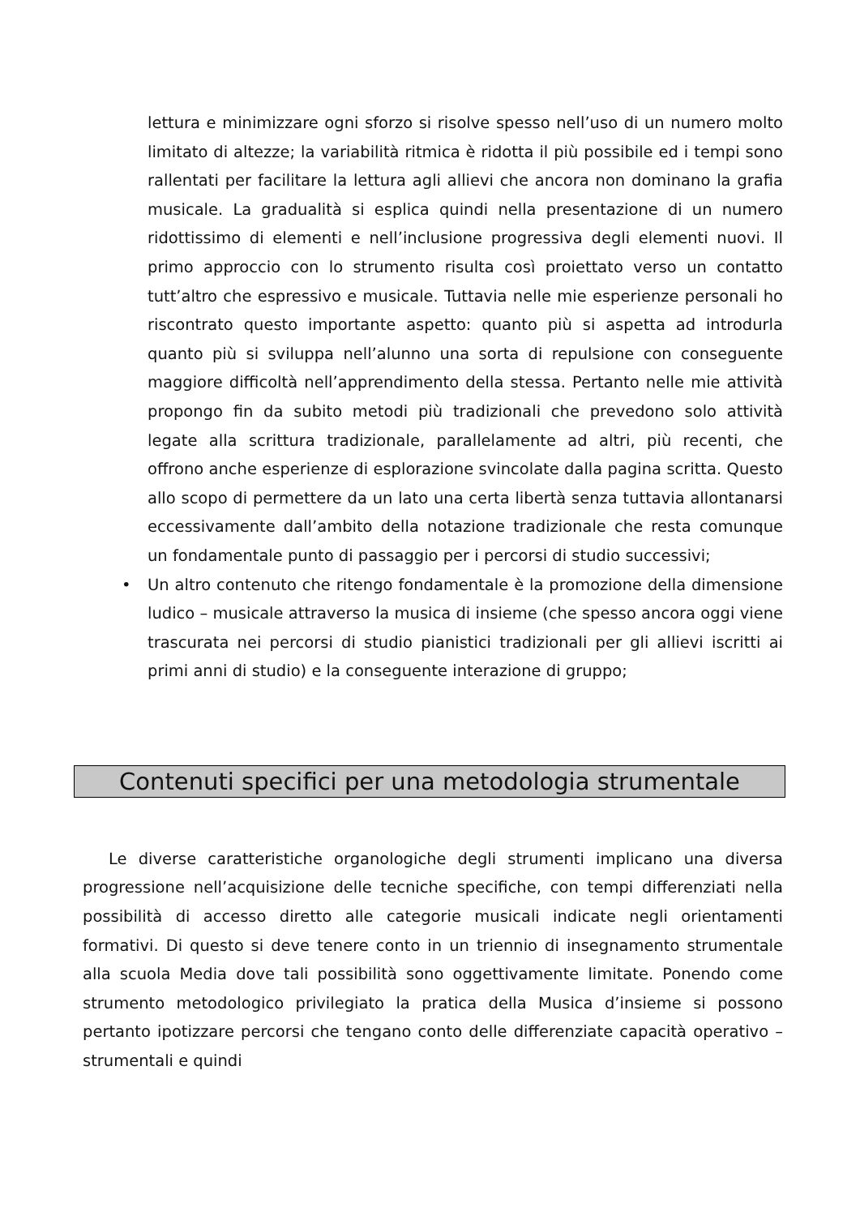lettura e minimizzare ogni sforzo si risolve spesso nell’uso di un numero molto limitato di altezze; la variabilità ritmica è ridotta il più possibile ed i tempi sono rallentati per facilitare la lettura agli allievi che ancora non dominano la grafia musicale. La gradualità si esplica quindi nella presentazione di un numero ridottissimo di elementi e nell’inclusione progressiva degli elementi nuovi. Il primo approccio con lo strumento risulta così proiettato verso un contatto tutt’altro che espressivo e musicale. Tuttavia nelle mie esperienze personali ho riscontrato questo importante aspetto: quanto più si aspetta ad introdurla quanto più si sviluppa nell’alunno una sorta di repulsione con conseguente maggiore difficoltà nell’apprendimento della stessa. Pertanto nelle mie attività propongo fin da subito metodi più tradizionali che prevedono solo attività legate alla scrittura tradizionale, parallelamente ad altri, più recenti, che offrono anche esperienze di esplorazione svincolate dalla pagina scritta. Questo allo scopo di permettere da un lato una certa libertà senza tuttavia allontanarsi eccessivamente dall’ambito della notazione tradizionale che resta comunque un fondamentale punto di passaggio per i percorsi di studio successivi;
• Un altro contenuto che ritengo fondamentale è la promozione della dimensione ludico – musicale attraverso la musica di insieme (che spesso ancora oggi viene trascurata nei percorsi di studio pianistici tradizionali per gli allievi iscritti ai primi anni di studio) e la conseguente interazione di gruppo;
Contenuti specifici per una metodologia strumentale
Le diverse caratteristiche organologiche degli strumenti implicano una diversa progressione nell’acquisizione delle tecniche specifiche, con tempi differenziati nella possibilità di accesso diretto alle categorie musicali indicate negli orientamenti formativi. Di questo si deve tenere conto in un triennio di insegnamento strumentale alla scuola Media dove tali possibilità sono oggettivamente limitate. Ponendo come strumento metodologico privilegiato la pratica della Musica d’insieme si possono pertanto ipotizzare percorsi che tengano conto delle differenziate capacità operativo – strumentali e quindi